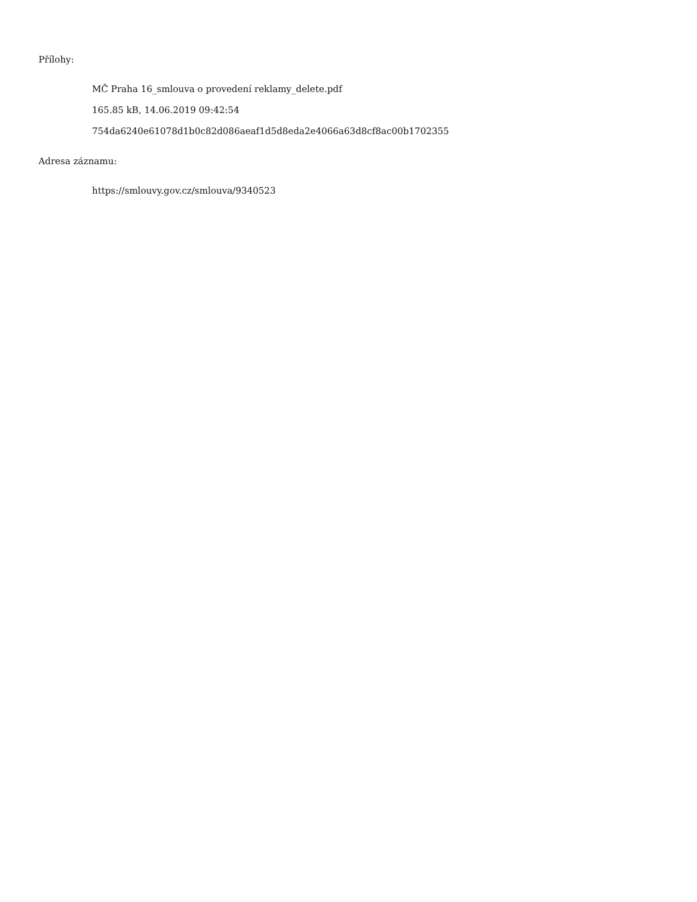Přílohy:
MČ Praha 16_smlouva o provedení reklamy_delete.pdf
165.85 kB, 14.06.2019 09:42:54
754da6240e61078d1b0c82d086aeaf1d5d8eda2e4066a63d8cf8ac00b1702355
Adresa záznamu:
https://smlouvy.gov.cz/smlouva/9340523